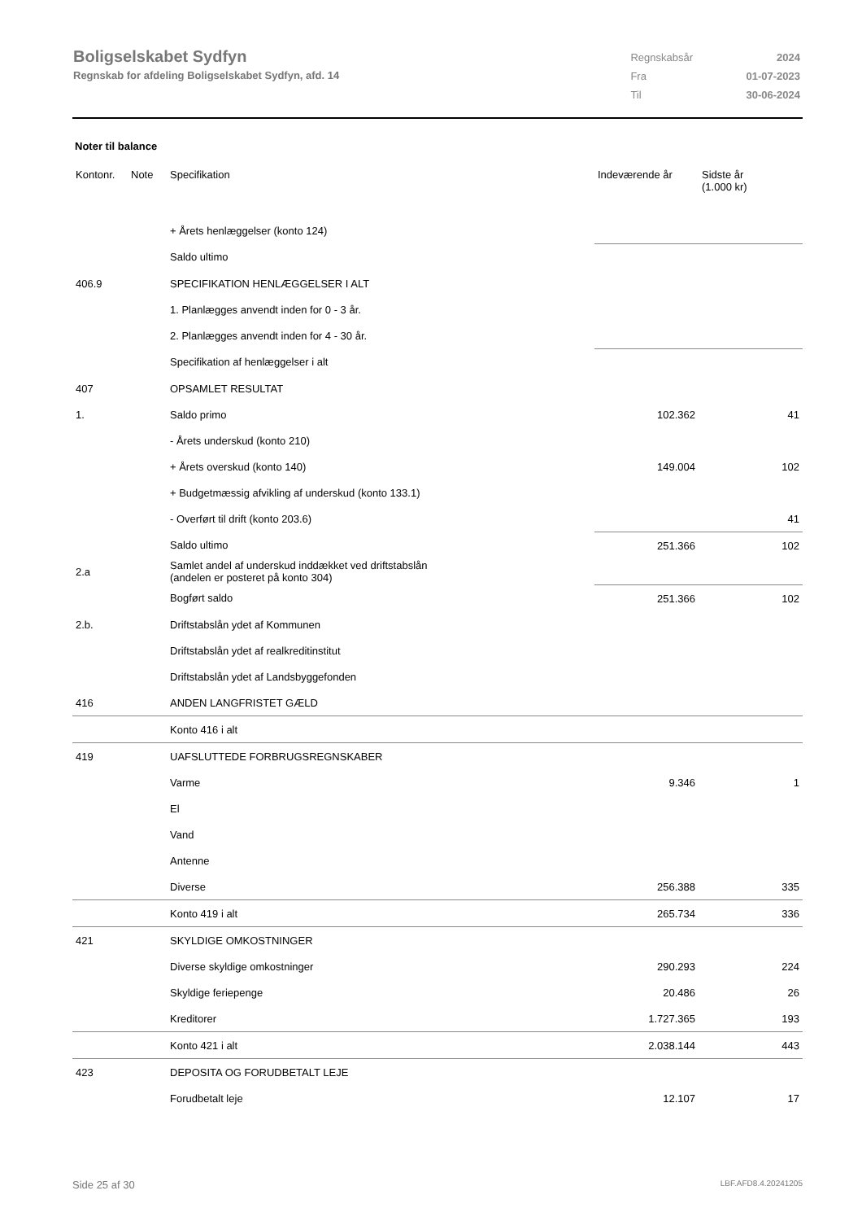Boligselskabet Sydfyn
Regnskab for afdeling Boligselskabet Sydfyn, afd. 14
| Regnskabsår | 2024 |
| Fra | 01-07-2023 |
| Til | 30-06-2024 |
Noter til balance
| Kontonr. | Note | Specifikation | Indeværende år | Sidste år (1.000 kr) |
| --- | --- | --- | --- | --- |
| | | + Årets henlæggelser (konto 124) | | |
| | | Saldo ultimo | | |
| 406.9 | | SPECIFIKATION HENLÆGGELSER I ALT | | |
| | | 1. Planlægges anvendt inden for 0 - 3 år. | | |
| | | 2. Planlægges anvendt inden for 4 - 30 år. | | |
| | | Specifikation af henlæggelser i alt | | |
| 407 | | OPSAMLET RESULTAT | | |
| 1. | | Saldo primo | 102.362 | 41 |
| | | - Årets underskud (konto 210) | | |
| | | + Årets overskud (konto 140) | 149.004 | 102 |
| | | + Budgetmæssig afvikling af underskud (konto 133.1) | | |
| | | - Overført til drift (konto 203.6) | | 41 |
| | | Saldo ultimo | 251.366 | 102 |
| 2.a | | Samlet andel af underskud inddækket ved driftstabslån (andelen er posteret på konto 304) | | |
| | | Bogført saldo | 251.366 | 102 |
| 2.b. | | Driftstabslån ydet af Kommunen | | |
| | | Driftstabslån ydet af realkreditinstitut | | |
| | | Driftstabslån ydet af Landsbyggefonden | | |
| 416 | | ANDEN LANGFRISTET GÆLD | | |
| | | Konto 416 i alt | | |
| 419 | | UAFSLUTTEDE FORBRUGSREGNSKABER | | |
| | | Varme | 9.346 | 1 |
| | | El | | |
| | | Vand | | |
| | | Antenne | | |
| | | Diverse | 256.388 | 335 |
| | | Konto 419 i alt | 265.734 | 336 |
| 421 | | SKYLDIGE OMKOSTNINGER | | |
| | | Diverse skyldige omkostninger | 290.293 | 224 |
| | | Skyldige feriepenge | 20.486 | 26 |
| | | Kreditorer | 1.727.365 | 193 |
| | | Konto 421 i alt | 2.038.144 | 443 |
| 423 | | DEPOSITA OG FORUDBETALT LEJE | | |
| | | Forudbetalt leje | 12.107 | 17 |
Side 25 af 30 LBF.AFD8.4.20241205